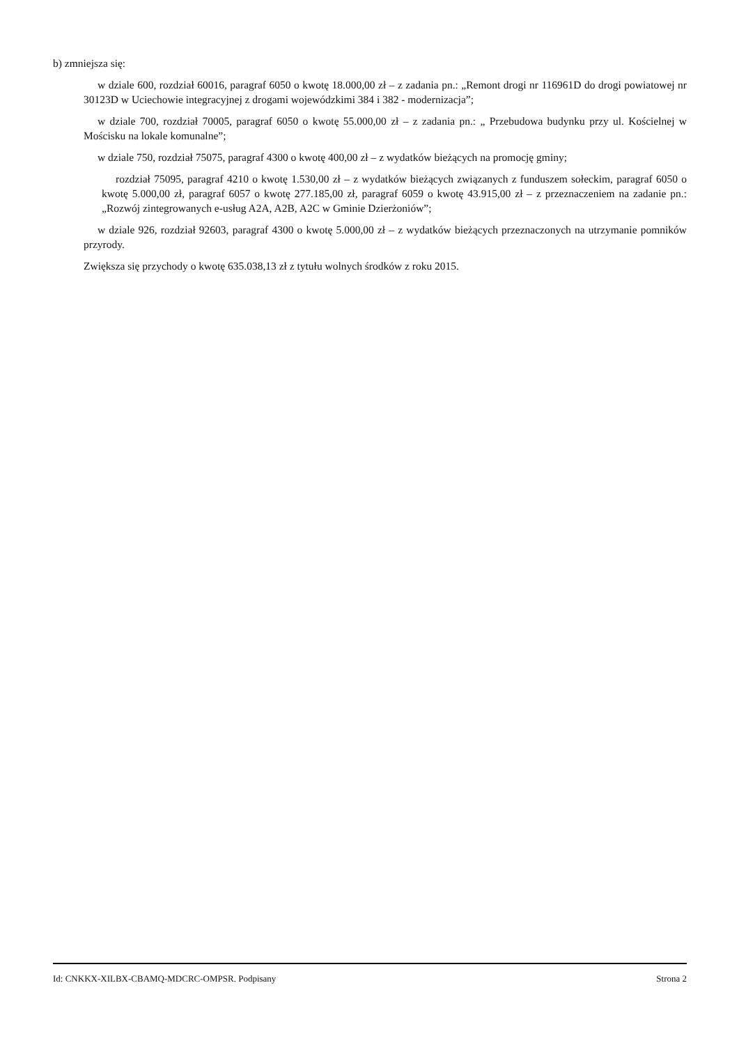b) zmniejsza się:
w dziale 600, rozdział 60016, paragraf 6050 o kwotę 18.000,00 zł – z zadania pn.: „Remont drogi nr 116961D do drogi powiatowej nr 30123D w Uciechowie integracyjnej z drogami wojewódzkimi 384 i 382 - modernizacja”;
w dziale 700, rozdział 70005, paragraf 6050 o kwotę 55.000,00 zł – z zadania pn.: „ Przebudowa budynku przy ul. Kościelnej w Mościsku na lokale komunalne”;
w dziale 750, rozdział 75075, paragraf 4300 o kwotę 400,00 zł – z wydatków bieżących na promocję gminy;
rozdział 75095, paragraf 4210 o kwotę 1.530,00 zł – z wydatków bieżących związanych z funduszem sołeckim, paragraf 6050 o kwotę 5.000,00 zł, paragraf 6057 o kwotę 277.185,00 zł, paragraf 6059 o kwotę 43.915,00 zł – z przeznaczeniem na zadanie pn.: „Rozwój zintegrowanych e-usług A2A, A2B, A2C w Gminie Dzierżoniów”;
w dziale 926, rozdział 92603, paragraf 4300 o kwotę 5.000,00 zł – z wydatków bieżących przeznaczonych na utrzymanie pomników przyrody.
Zwiększa się przychody o kwotę 635.038,13 zł z tytułu wolnych środków z roku 2015.
Id: CNKKX-XILBX-CBAMQ-MDCRC-OMPSR. Podpisany Strona 2